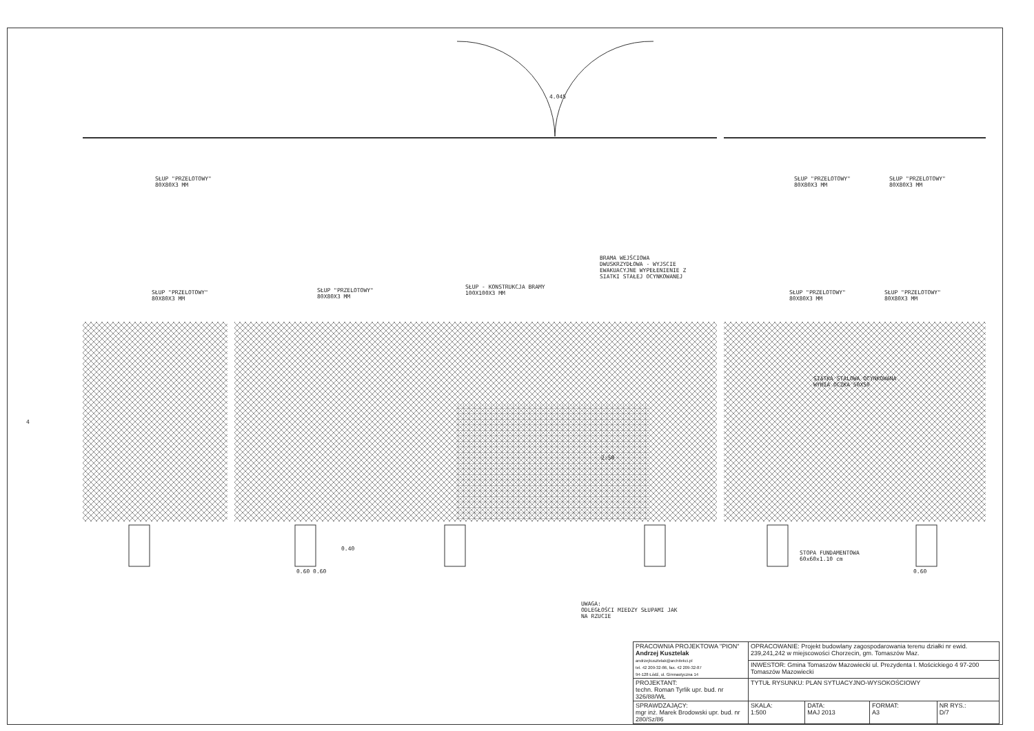4.045
SŁUP "PRZELOTOWY"
80X80X3 MM
SŁUP "PRZELOTOWY"
80X80X3 MM
SŁUP "PRZELOTOWY"
80X80X3 MM
BRAMA WEJŚCIOWA
DWUSKRZYDŁOWA - WYJSCIE
EWAKUACYJNE WYPEŁENIENIE Z
SIATKI STAŁEJ OCYNKOWANEJ
SŁUP "PRZELOTOWY"
80X80X3 MM
SŁUP "PRZELOTOWY"
80X80X3 MM
SŁUP - KONSTRUKCJA BRAMY
100X100X3 MM
SŁUP "PRZELOTOWY"
80X80X3 MM
SŁUP "PRZELOTOWY"
80X80X3 MM
SIATKA STALOWA OCYNKOWANA
WYMIA OCZKA 50X50
4
2.50
0.40
0.60 0.60
STOPA FUNDAMENTOWA
60x60x1.10 cm
0.60
UWAGA:
ODLEGŁOŚCI MIEDZY SŁUPAMI JAK
NA RZUCIE
| PRACOWNIA PROJEKTOWA "PION" Andrzej Kusztelak andrzejkusztelak@architekci.pl tel. 42 209-32-86, fax. 42 209-32-87 94-128 Łódź, ul. Gimnastyczna 14 | OPRACOWANIE: Projekt budowlany zagospodarowania terenu działki nr ewid. 239,241,242 w miejscowości Chorzecin, gm. Tomaszów Maz. | | | |
| | INWESTOR: Gmina Tomaszów Mazowiecki ul. Prezydenta I. Mościckiego 4 97-200 Tomaszów Mazowiecki | | | |
| PROJEKTANT: techn. Roman Tyrlik upr. bud. nr 326/88/WŁ | TYTUŁ RYSUNKU: PLAN SYTUACYJNO-WYSOKOŚCIOWY | | | |
| SPRAWDZAJĄCY: mgr inż. Marek Brodowski upr. bud. nr 280/Sz/86 | SKALA: 1:500 | DATA: MAJ 2013 | FORMAT: A3 | NR RYS.: D/7 |